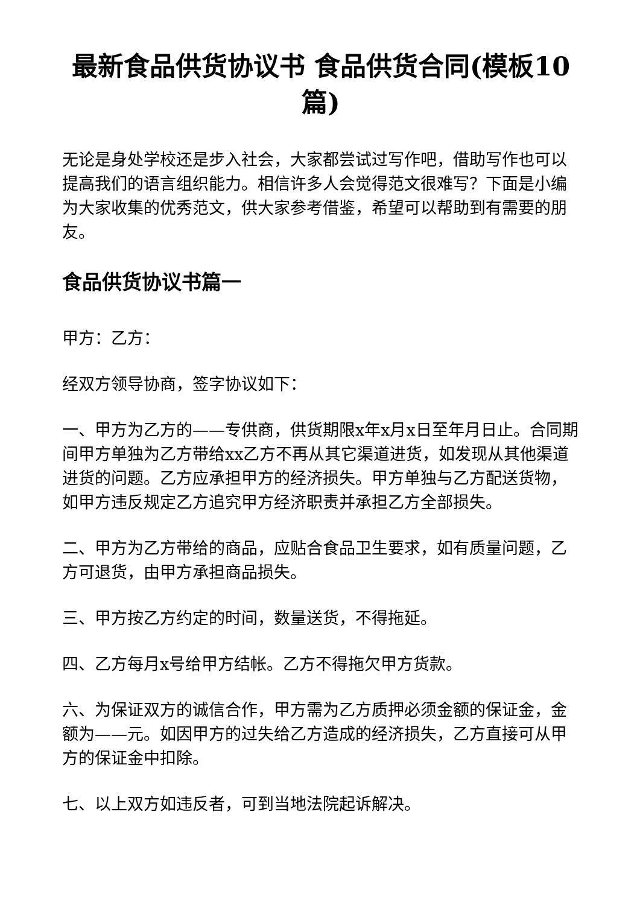最新食品供货协议书 食品供货合同(模板10篇)
无论是身处学校还是步入社会，大家都尝试过写作吧，借助写作也可以提高我们的语言组织能力。相信许多人会觉得范文很难写？下面是小编为大家收集的优秀范文，供大家参考借鉴，希望可以帮助到有需要的朋友。
食品供货协议书篇一
甲方：乙方：
经双方领导协商，签字协议如下：
一、甲方为乙方的——专供商，供货期限x年x月x日至年月日止。合同期间甲方单独为乙方带给xx乙方不再从其它渠道进货，如发现从其他渠道进货的问题。乙方应承担甲方的经济损失。甲方单独与乙方配送货物，如甲方违反规定乙方追究甲方经济职责并承担乙方全部损失。
二、甲方为乙方带给的商品，应贴合食品卫生要求，如有质量问题，乙方可退货，由甲方承担商品损失。
三、甲方按乙方约定的时间，数量送货，不得拖延。
四、乙方每月x号给甲方结帐。乙方不得拖欠甲方货款。
六、为保证双方的诚信合作，甲方需为乙方质押必须金额的保证金，金额为——元。如因甲方的过失给乙方造成的经济损失，乙方直接可从甲方的保证金中扣除。
七、以上双方如违反者，可到当地法院起诉解决。